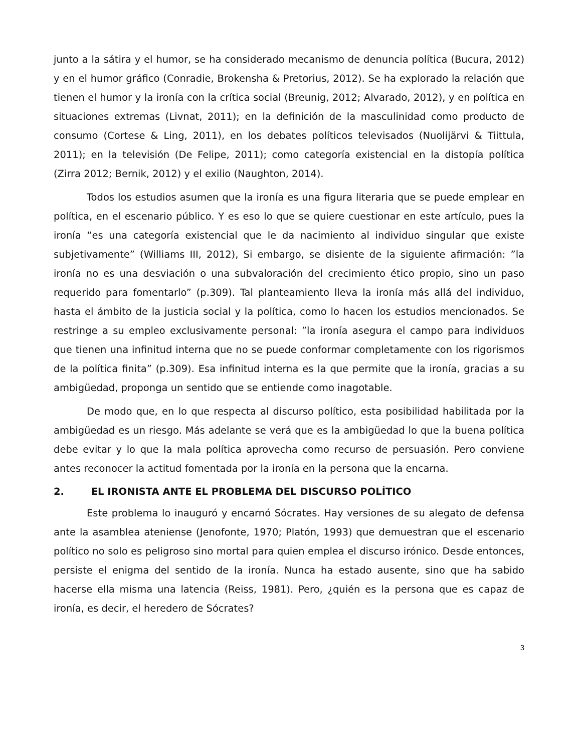junto a la sátira y el humor, se ha considerado mecanismo de denuncia política (Bucura, 2012) y en el humor gráfico (Conradie, Brokensha & Pretorius, 2012). Se ha explorado la relación que tienen el humor y la ironía con la crítica social (Breunig, 2012; Alvarado, 2012), y en política en situaciones extremas (Livnat, 2011); en la definición de la masculinidad como producto de consumo (Cortese & Ling, 2011), en los debates políticos televisados (Nuolijärvi & Tiittula, 2011); en la televisión (De Felipe, 2011); como categoría existencial en la distopía política (Zirra 2012; Bernik, 2012) y el exilio (Naughton, 2014).
Todos los estudios asumen que la ironía es una figura literaria que se puede emplear en política, en el escenario público. Y es eso lo que se quiere cuestionar en este artículo, pues la ironía “es una categoría existencial que le da nacimiento al individuo singular que existe subjetivamente” (Williams III, 2012), Si embargo, se disiente de la siguiente afirmación: ”la ironía no es una desviación o una subvaloración del crecimiento ético propio, sino un paso requerido para fomentarlo” (p.309). Tal planteamiento lleva la ironía más allá del individuo, hasta el ámbito de la justicia social y la política, como lo hacen los estudios mencionados. Se restringe a su empleo exclusivamente personal: ”la ironía asegura el campo para individuos que tienen una infinitud interna que no se puede conformar completamente con los rigorismos de la política finita” (p.309). Esa infinitud interna es la que permite que la ironía, gracias a su ambigüedad, proponga un sentido que se entiende como inagotable.
De modo que, en lo que respecta al discurso político, esta posibilidad habilitada por la ambigüedad es un riesgo. Más adelante se verá que es la ambigüedad lo que la buena política debe evitar y lo que la mala política aprovecha como recurso de persuasión. Pero conviene antes reconocer la actitud fomentada por la ironía en la persona que la encarna.
2. EL IRONISTA ANTE EL PROBLEMA DEL DISCURSO POLÍTICO
Este problema lo inauguró y encarnó Sócrates. Hay versiones de su alegato de defensa ante la asamblea ateniense (Jenofonte, 1970; Platón, 1993) que demuestran que el escenario político no solo es peligroso sino mortal para quien emplea el discurso irónico. Desde entonces, persiste el enigma del sentido de la ironía. Nunca ha estado ausente, sino que ha sabido hacerse ella misma una latencia (Reiss, 1981). Pero, ¿quién es la persona que es capaz de ironía, es decir, el heredero de Sócrates?
3